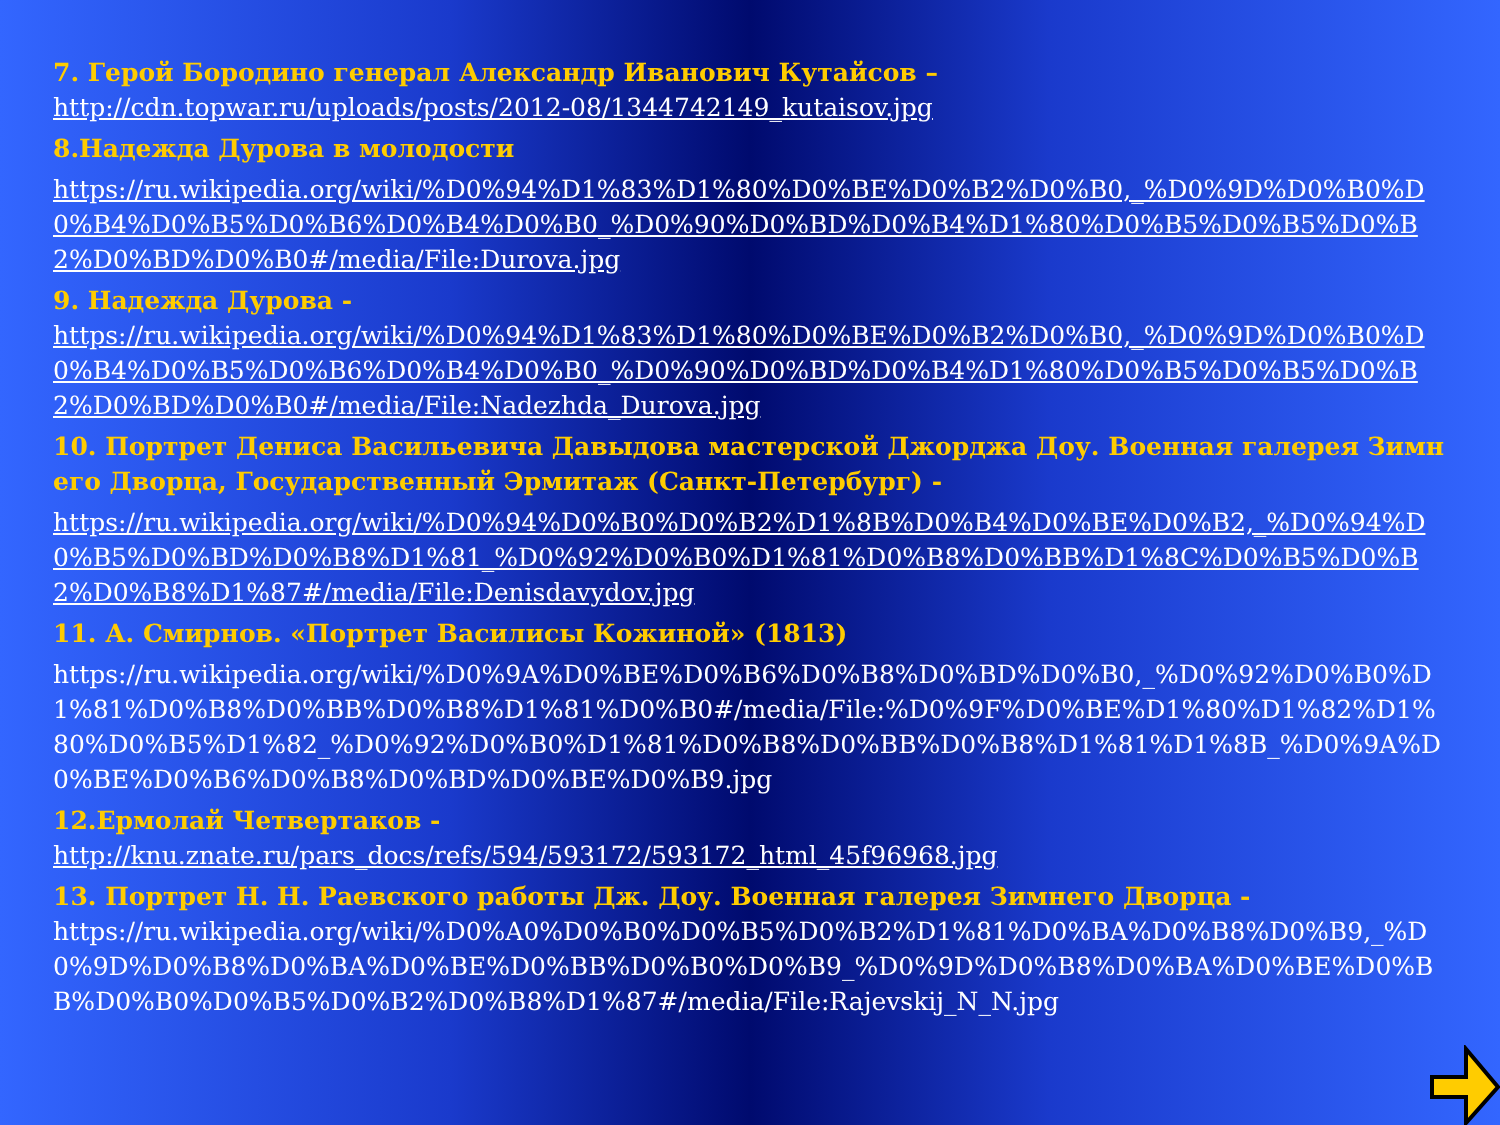7. Герой Бородино генерал Александр Иванович Кутайсов –
http://cdn.topwar.ru/uploads/posts/2012-08/1344742149_kutaisov.jpg
8.Надежда Дурова в молодости
https://ru.wikipedia.org/wiki/%D0%94%D1%83%D1%80%D0%BE%D0%B2%D0%B0,_%D0%9D%D0%B0%D0%B4%D0%B5%D0%B6%D0%B4%D0%B0_%D0%90%D0%BD%D0%B4%D1%80%D0%B5%D0%B5%D0%B2%D0%BD%D0%B0#/media/File:Durova.jpg
9. Надежда Дурова -
https://ru.wikipedia.org/wiki/%D0%94%D1%83%D1%80%D0%BE%D0%B2%D0%B0,_%D0%9D%D0%B0%D0%B4%D0%B5%D0%B6%D0%B4%D0%B0_%D0%90%D0%BD%D0%B4%D1%80%D0%B5%D0%B5%D0%B2%D0%BD%D0%B0#/media/File:Nadezhda_Durova.jpg
10. Портрет Дениса Васильевича Давыдова мастерской Джорджа Доу. Военная галерея Зимнего Дворца, Государственный Эрмитаж (Санкт-Петербург) -
https://ru.wikipedia.org/wiki/%D0%94%D0%B0%D0%B2%D1%8B%D0%B4%D0%BE%D0%B2,_%D0%94%D0%B5%D0%BD%D0%B8%D1%81_%D0%92%D0%B0%D1%81%D0%B8%D0%BB%D1%8C%D0%B5%D0%B2%D0%B8%D1%87#/media/File:Denisdavydov.jpg
11. А. Смирнов. «Портрет Василисы Кожиной» (1813)
https://ru.wikipedia.org/wiki/%D0%9A%D0%BE%D0%B6%D0%B8%D0%BD%D0%B0,_%D0%92%D0%B0%D1%81%D0%B8%D0%BB%D0%B8%D1%81%D0%B0#/media/File:%D0%9F%D0%BE%D1%80%D1%82%D1%80%D0%B5%D1%82_%D0%92%D0%B0%D1%81%D0%B8%D0%BB%D0%B8%D1%81%D1%8B_%D0%9A%D0%BE%D0%B6%D0%B8%D0%BD%D0%BE%D0%B9.jpg
12.Ермолай Четвертаков -
http://knu.znate.ru/pars_docs/refs/594/593172/593172_html_45f96968.jpg
13. Портрет Н. Н. Раевского работы Дж. Доу. Военная галерея Зимнего Дворца -
https://ru.wikipedia.org/wiki/%D0%A0%D0%B0%D0%B5%D0%B2%D1%81%D0%BA%D0%B8%D0%B9,_%D0%9D%D0%B8%D0%BA%D0%BE%D0%BB%D0%B0%D0%B9_%D0%9D%D0%B8%D0%BA%D0%BE%D0%BB%D0%B0%D0%B5%D0%B2%D0%B8%D1%87#/media/File:Rajevskij_N_N.jpg